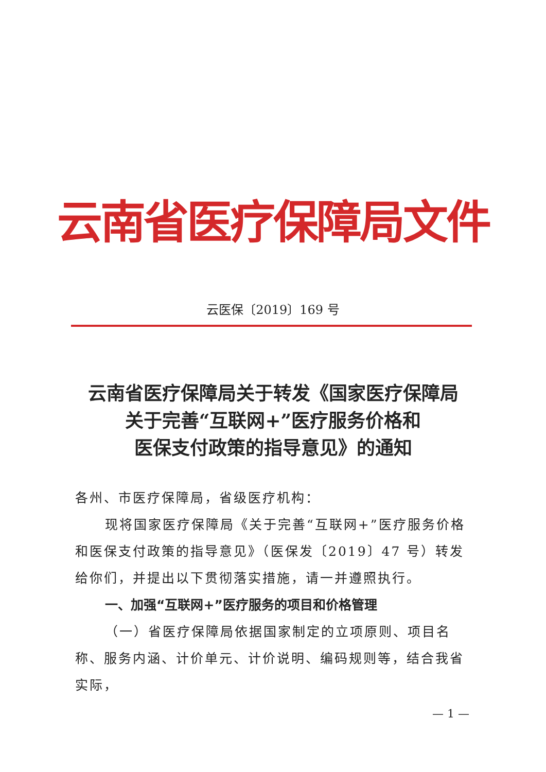云南省医疗保障局文件
云医保〔2019〕169 号
云南省医疗保障局关于转发《国家医疗保障局
关于完善“互联网+”医疗服务价格和
医保支付政策的指导意见》的通知
各州、市医疗保障局，省级医疗机构：
现将国家医疗保障局《关于完善“互联网+”医疗服务价格和医保支付政策的指导意见》（医保发〔2019〕47 号）转发给你们，并提出以下贯彻落实措施，请一并遵照执行。
一、加强“互联网+”医疗服务的项目和价格管理
（一）省医疗保障局依据国家制定的立项原则、项目名称、服务内涵、计价单元、计价说明、编码规则等，结合我省实际，
— 1 —